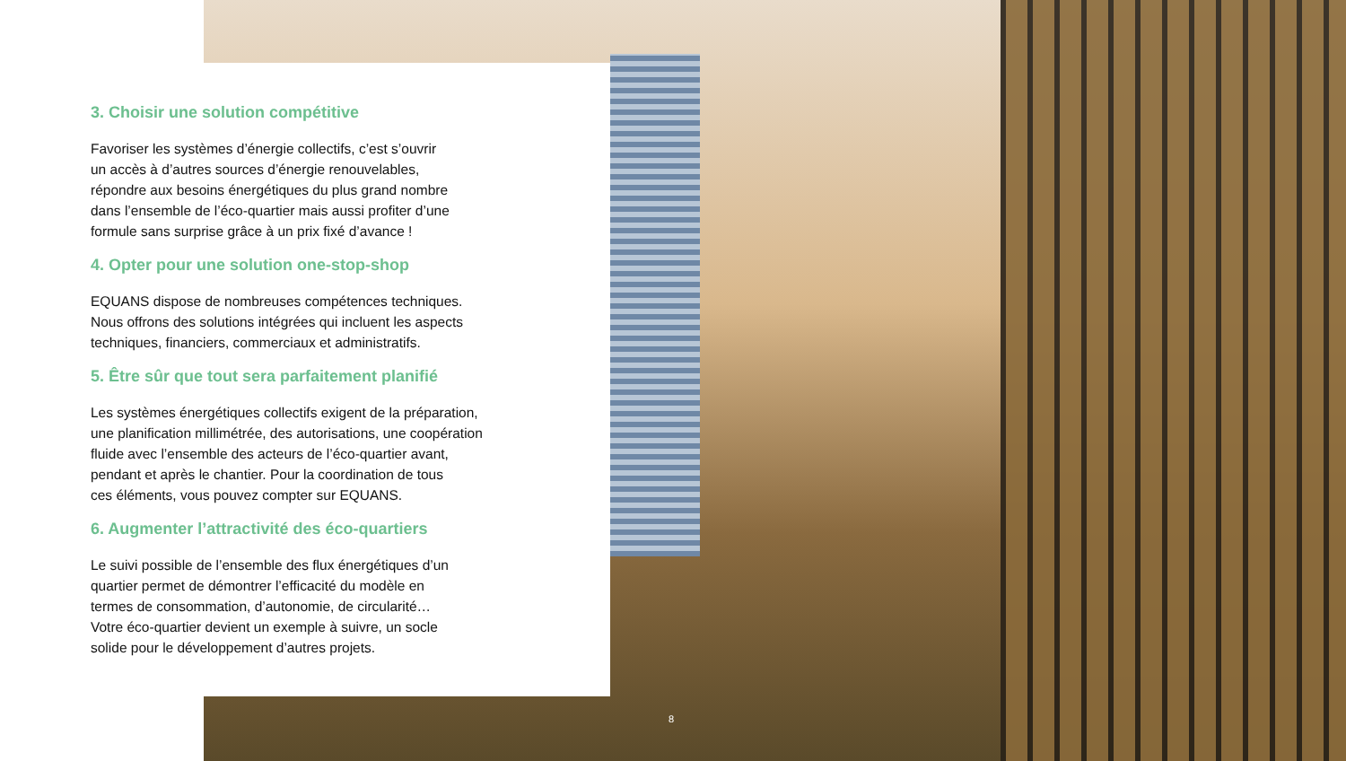3. Choisir une solution compétitive
Favoriser les systèmes d’énergie collectifs, c’est s’ouvrir
un accès à d’autres sources d’énergie renouvelables,
répondre aux besoins énergétiques du plus grand nombre
dans l’ensemble de l’éco-quartier mais aussi profiter d’une
formule sans surprise grâce à un prix fixé d’avance !
4. Opter pour une solution one-stop-shop
EQUANS dispose de nombreuses compétences techniques.
Nous offrons des solutions intégrées qui incluent les aspects
techniques, financiers, commerciaux et administratifs.
5. Être sûr que tout sera parfaitement planifié
Les systèmes énergétiques collectifs exigent de la préparation,
une planification millimétrée, des autorisations, une coopération
fluide avec l’ensemble des acteurs de l’éco-quartier avant,
pendant et après le chantier. Pour la coordination de tous
ces éléments, vous pouvez compter sur EQUANS.
6. Augmenter l’attractivité des éco-quartiers
Le suivi possible de l’ensemble des flux énergétiques d’un
quartier permet de démontrer l’efficacité du modèle en
termes de consommation, d’autonomie, de circularité…
Votre éco-quartier devient un exemple à suivre, un socle
solide pour le développement d’autres projets.
8